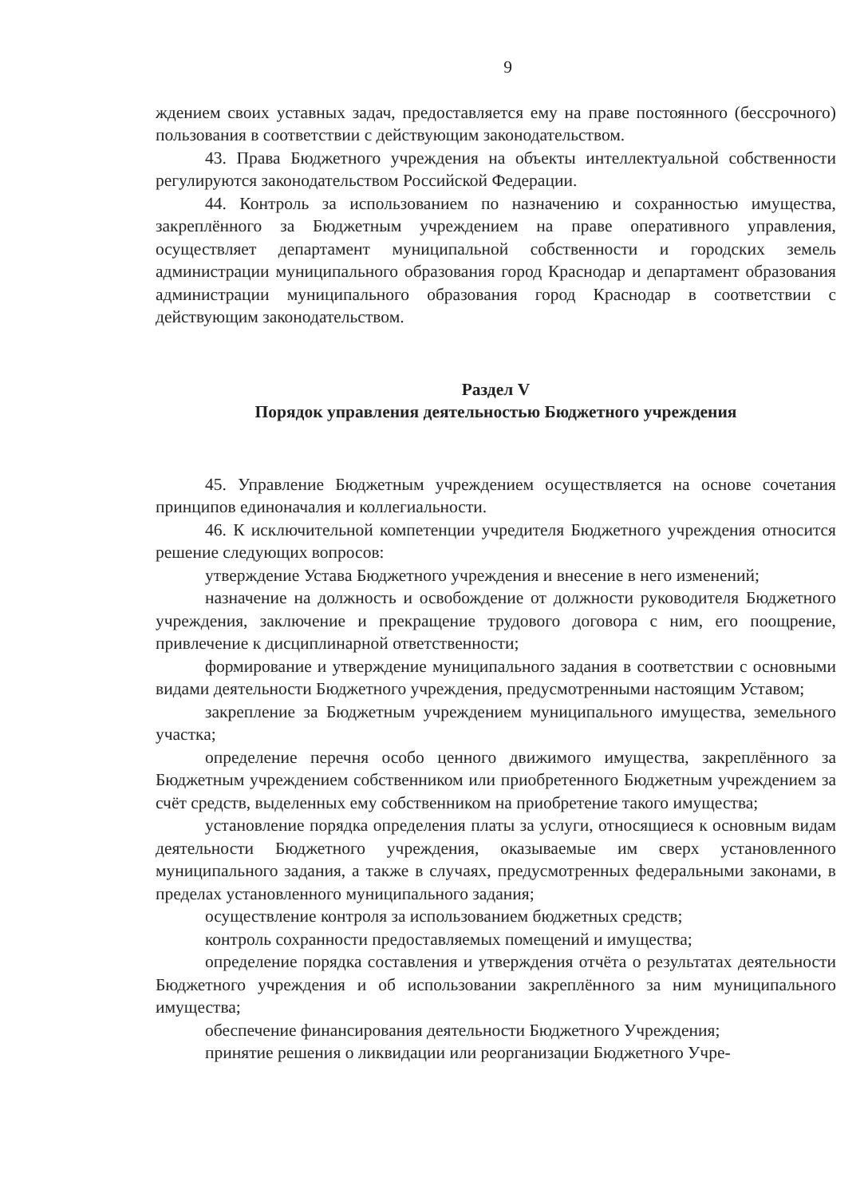9
ждением своих уставных задач, предоставляется ему на праве постоянного (бессрочного) пользования в соответствии с действующим законодательством.
43. Права Бюджетного учреждения на объекты интеллектуальной собственности регулируются законодательством Российской Федерации.
44. Контроль за использованием по назначению и сохранностью имущества, закреплённого за Бюджетным учреждением на праве оперативного управления, осуществляет департамент муниципальной собственности и городских земель администрации муниципального образования город Краснодар и департамент образования администрации муниципального образования город Краснодар в соответствии с действующим законодательством.
Раздел V
Порядок управления деятельностью Бюджетного учреждения
45. Управление Бюджетным учреждением осуществляется на основе сочетания принципов единоначалия и коллегиальности.
46. К исключительной компетенции учредителя Бюджетного учреждения относится решение следующих вопросов:
утверждение Устава Бюджетного учреждения и внесение в него изменений;
назначение на должность и освобождение от должности руководителя Бюджетного учреждения, заключение и прекращение трудового договора с ним, его поощрение, привлечение к дисциплинарной ответственности;
формирование и утверждение муниципального задания в соответствии с основными видами деятельности Бюджетного учреждения, предусмотренными настоящим Уставом;
закрепление за Бюджетным учреждением муниципального имущества, земельного участка;
определение перечня особо ценного движимого имущества, закреплённого за Бюджетным учреждением собственником или приобретенного Бюджетным учреждением за счёт средств, выделенных ему собственником на приобретение такого имущества;
установление порядка определения платы за услуги, относящиеся к основным видам деятельности Бюджетного учреждения, оказываемые им сверх установленного муниципального задания, а также в случаях, предусмотренных федеральными законами, в пределах установленного муниципального задания;
осуществление контроля за использованием бюджетных средств;
контроль сохранности предоставляемых помещений и имущества;
определение порядка составления и утверждения отчёта о результатах деятельности Бюджетного учреждения и об использовании закреплённого за ним муниципального имущества;
обеспечение финансирования деятельности Бюджетного Учреждения;
принятие решения о ликвидации или реорганизации Бюджетного Учре-